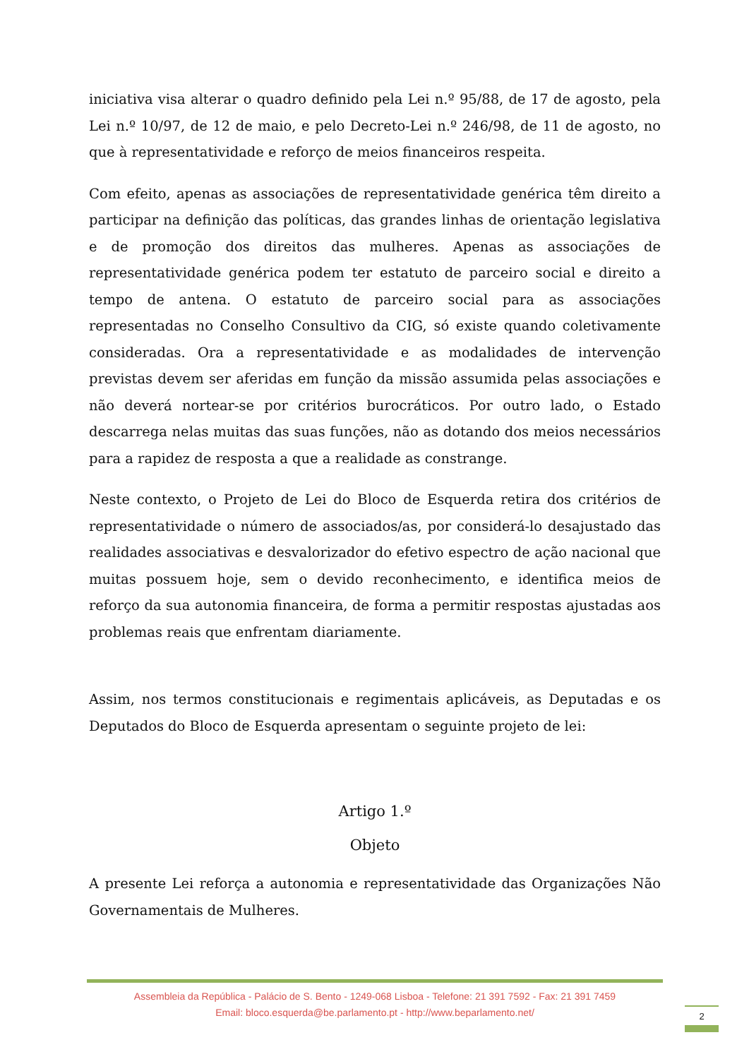iniciativa visa alterar o quadro definido pela Lei n.º 95/88, de 17 de agosto, pela Lei n.º 10/97, de 12 de maio, e pelo Decreto-Lei n.º 246/98, de 11 de agosto, no que à representatividade e reforço de meios financeiros respeita.
Com efeito, apenas as associações de representatividade genérica têm direito a participar na definição das políticas, das grandes linhas de orientação legislativa e de promoção dos direitos das mulheres. Apenas as associações de representatividade genérica podem ter estatuto de parceiro social e direito a tempo de antena. O estatuto de parceiro social para as associações representadas no Conselho Consultivo da CIG, só existe quando coletivamente consideradas. Ora a representatividade e as modalidades de intervenção previstas devem ser aferidas em função da missão assumida pelas associações e não deverá nortear-se por critérios burocráticos. Por outro lado, o Estado descarrega nelas muitas das suas funções, não as dotando dos meios necessários para a rapidez de resposta a que a realidade as constrange.
Neste contexto, o Projeto de Lei do Bloco de Esquerda retira dos critérios de representatividade o número de associados/as, por considerá-lo desajustado das realidades associativas e desvalorizador do efetivo espectro de ação nacional que muitas possuem hoje, sem o devido reconhecimento, e identifica meios de reforço da sua autonomia financeira, de forma a permitir respostas ajustadas aos problemas reais que enfrentam diariamente.
Assim, nos termos constitucionais e regimentais aplicáveis, as Deputadas e os Deputados do Bloco de Esquerda apresentam o seguinte projeto de lei:
Artigo 1.º
Objeto
A presente Lei reforça a autonomia e representatividade das Organizações Não Governamentais de Mulheres.
Assembleia da República - Palácio de S. Bento - 1249-068 Lisboa - Telefone: 21 391 7592 - Fax: 21 391 7459
Email: bloco.esquerda@be.parlamento.pt - http://www.beparlamento.net/
2